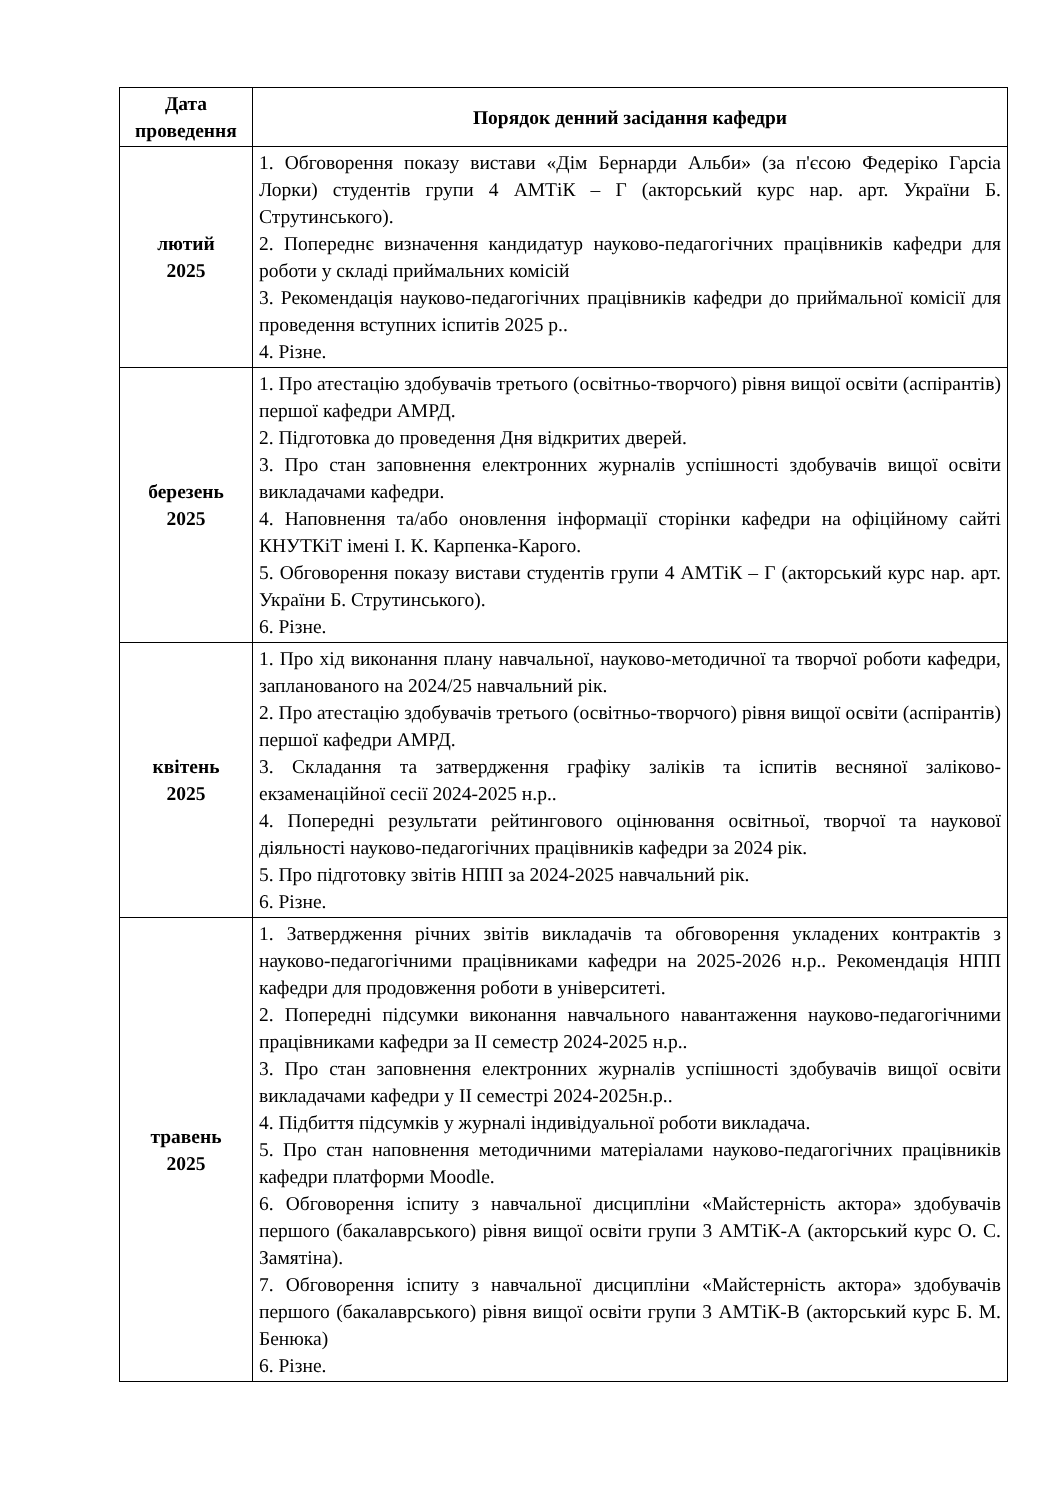| Дата проведення | Порядок денний засідання кафедри |
| --- | --- |
| лютий 2025 | 1. Обговорення показу вистави «Дім Бернарди Альби» (за п'єсою Федеріко Гарсіа Лорки) студентів групи 4 АМТіК – Г (акторський курс нар. арт. України Б. Струтинського). 2. Попереднє визначення кандидатур науково-педагогічних працівників кафедри для роботи у складі приймальних комісій 3. Рекомендація науково-педагогічних працівників кафедри до приймальної комісії для проведення вступних іспитів 2025 р.. 4. Різне. |
| березень 2025 | 1. Про атестацію здобувачів третього (освітньо-творчого) рівня вищої освіти (аспірантів) першої кафедри АМРД. 2. Підготовка до проведення Дня відкритих дверей. 3. Про стан заповнення електронних журналів успішності здобувачів вищої освіти викладачами кафедри. 4. Наповнення та/або оновлення інформації сторінки кафедри на офіційному сайті КНУТКіТ імені І. К. Карпенка-Карого. 5. Обговорення показу вистави студентів групи 4 АМТіК – Г (акторський курс нар. арт. України Б. Струтинського). 6. Різне. |
| квітень 2025 | 1. Про хід виконання плану навчальної, науково-методичної та творчої роботи кафедри, запланованого на 2024/25 навчальний рік. 2. Про атестацію здобувачів третього (освітньо-творчого) рівня вищої освіти (аспірантів) першої кафедри АМРД. 3. Складання та затвердження графіку заліків та іспитів весняної заліково-екзаменаційної сесії 2024-2025 н.р.. 4. Попередні результати рейтингового оцінювання освітньої, творчої та наукової діяльності науково-педагогічних працівників кафедри за 2024 рік. 5. Про підготовку звітів НПП за 2024-2025 навчальний рік. 6. Різне. |
| травень 2025 | 1. Затвердження річних звітів викладачів та обговорення укладених контрактів з науково-педагогічними працівниками кафедри на 2025-2026 н.р.. Рекомендація НПП кафедри для продовження роботи в університеті. 2. Попередні підсумки виконання навчального навантаження науково-педагогічними працівниками кафедри за II семестр 2024-2025 н.р.. 3. Про стан заповнення електронних журналів успішності здобувачів вищої освіти викладачами кафедри у II семестрі 2024-2025н.р.. 4. Підбиття підсумків у журналі індивідуальної роботи викладача. 5. Про стан наповнення методичними матеріалами науково-педагогічних працівників кафедри платформи Moodle. 6. Обговорення іспиту з навчальної дисципліни «Майстерність актора» здобувачів першого (бакалаврського) рівня вищої освіти групи 3 АМТіК-А (акторський курс О. С. Замятіна). 7. Обговорення іспиту з навчальної дисципліни «Майстерність актора» здобувачів першого (бакалаврського) рівня вищої освіти групи 3 АМТіК-В (акторський курс Б. М. Бенюка) 6. Різне. |